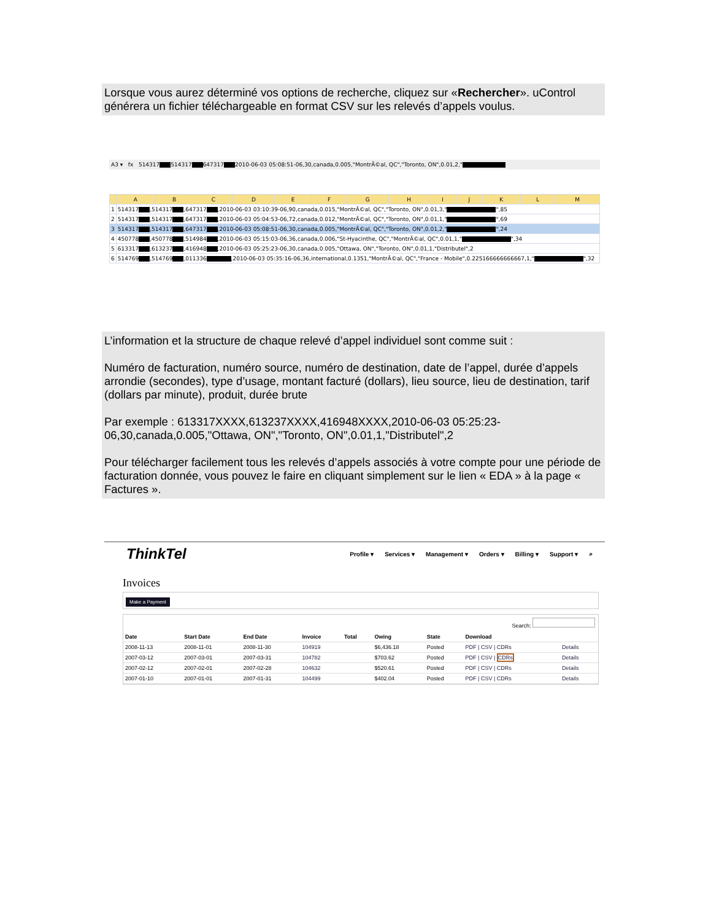Lorsque vous aurez déterminé vos options de recherche, cliquez sur «Rechercher». uControl générera un fichier téléchargeable en format CSV sur les relevés d’appels voulus.
A3 ▾ fx 514317 514317 647317 2010-06-03 05:08:51-06,30,canada,0.005,"MontrÃ©al, QC","Toronto, ON",0.01,2,"
| | A | B | C | D | E | F | G | H | I | J | K | L | M |
| --- | --- | --- | --- | --- | --- | --- | --- | --- | --- | --- | --- | --- | --- |
| 1 | 514317 ,514317 ,647317 ,2010-06-03 03:10:39-06,90,canada,0.015,"MontrÃ©al, QC","Toronto, ON",0.01,3," ",85 | | | | | | | | | | | | |
| 2 | 514317 ,514317 ,647317 ,2010-06-03 05:04:53-06,72,canada,0.012,"MontrÃ©al, QC","Toronto, ON",0.01,1," ",69 | | | | | | | | | | | | |
| 3 | 514317 ,514317 ,647317 ,2010-06-03 05:08:51-06,30,canada,0.005,"MontrÃ©al, QC","Toronto, ON",0.01,2," ",24 | | | | | | | | | | | | |
| 4 | 450778 ,450778 ,514984 ,2010-06-03 05:15:03-06,36,canada,0.006,"St-Hyacinthe, QC","MontrÃ©al, QC",0.01,1," ",34 | | | | | | | | | | | | |
| 5 | 613317 ,613237 ,416948 ,2010-06-03 05:25:23-06,30,canada,0.005,"Ottawa, ON","Toronto, ON",0.01,1,"Distributel",2 | | | | | | | | | | | | |
| 6 | 514769 ,514769 ,011336 ,2010-06-03 05:35:16-06,36,international,0.1351,"MontrÃ©al, QC","France - Mobile",0.225166666666667,1," ",32 | | | | | | | | | | | | |
L’information et la structure de chaque relevé d’appel individuel sont comme suit :
Numéro de facturation, numéro source, numéro de destination, date de l’appel, durée d’appels arrondie (secondes), type d’usage, montant facturé (dollars), lieu source, lieu de destination, tarif (dollars par minute), produit, durée brute
Par exemple : 613317XXXX,613237XXXX,416948XXXX,2010-06-03 05:25:23-06,30,canada,0.005,"Ottawa, ON","Toronto, ON",0.01,1,"Distributel",2
Pour télécharger facilement tous les relevés d’appels associés à votre compte pour une période de facturation donnée, vous pouvez le faire en cliquant simplement sur le lien « EDA » à la page « Factures ».
ThinkTel Profile ▾ Services ▾ Management ▾ Orders ▾ Billing ▾ Support ▾ ⌕
Invoices
Make a Payment
Search:
| Date | Start Date | End Date | Invoice | Total | Owing | State | Download | |
| --- | --- | --- | --- | --- | --- | --- | --- | --- |
| 2008-11-13 | 2008-11-01 | 2008-11-30 | 104919 | | $6,436.18 | Posted | PDF / CSV / CDRs | Details |
| 2007-03-12 | 2007-03-01 | 2007-03-31 | 104782 | | $703.62 | Posted | PDF / CSV / CDRs | Details |
| 2007-02-12 | 2007-02-01 | 2007-02-28 | 104632 | | $520.61 | Posted | PDF / CSV / CDRs | Details |
| 2007-01-10 | 2007-01-01 | 2007-01-31 | 104499 | | $402.04 | Posted | PDF / CSV / CDRs | Details |